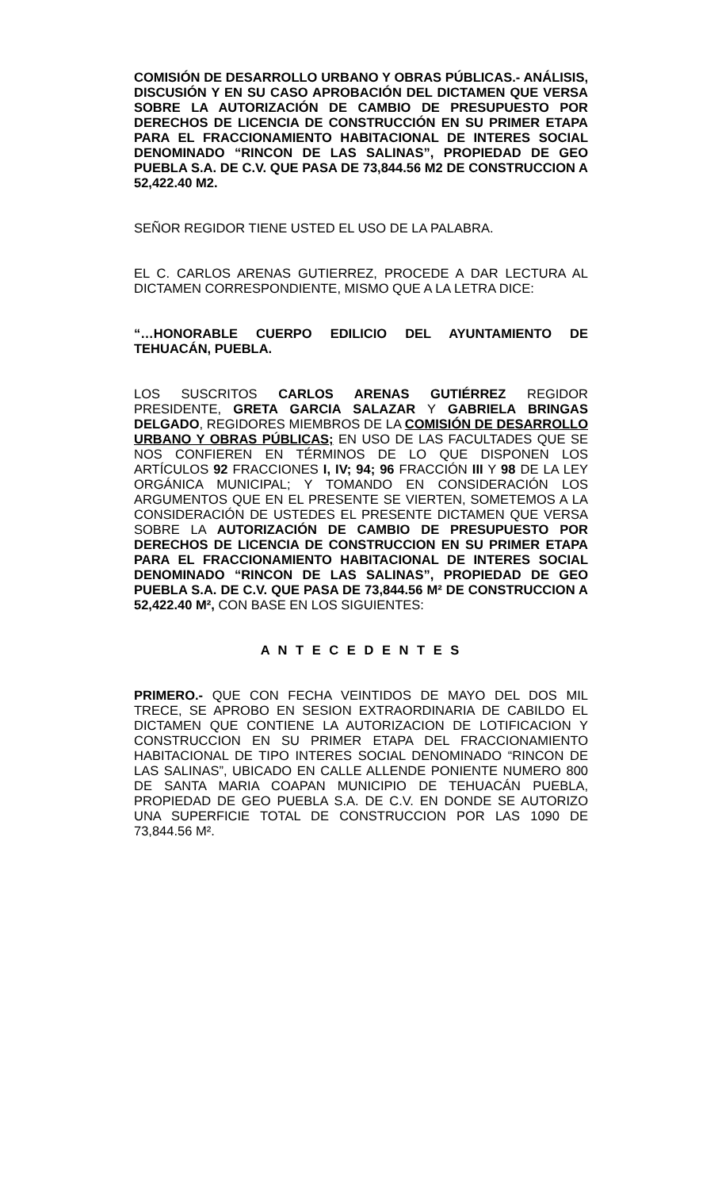COMISIÓN DE DESARROLLO URBANO Y OBRAS PÚBLICAS.- ANÁLISIS, DISCUSIÓN Y EN SU CASO APROBACIÓN DEL DICTAMEN QUE VERSA SOBRE LA AUTORIZACIÓN DE CAMBIO DE PRESUPUESTO POR DERECHOS DE LICENCIA DE CONSTRUCCIÓN EN SU PRIMER ETAPA PARA EL FRACCIONAMIENTO HABITACIONAL DE INTERES SOCIAL DENOMINADO “RINCON DE LAS SALINAS”, PROPIEDAD DE GEO PUEBLA S.A. DE C.V. QUE PASA DE 73,844.56 M2 DE CONSTRUCCION A 52,422.40 M2.
SEÑOR REGIDOR TIENE USTED EL USO DE LA PALABRA.
EL C. CARLOS ARENAS GUTIERREZ, PROCEDE A DAR LECTURA AL DICTAMEN CORRESPONDIENTE, MISMO QUE A LA LETRA DICE:
“…HONORABLE CUERPO EDILICIO DEL AYUNTAMIENTO DE TEHUACÁN, PUEBLA.
LOS SUSCRITOS CARLOS ARENAS GUTIÉRREZ REGIDOR PRESIDENTE, GRETA GARCIA SALAZAR Y GABRIELA BRINGAS DELGADO, REGIDORES MIEMBROS DE LA COMISIÓN DE DESARROLLO URBANO Y OBRAS PÚBLICAS; EN USO DE LAS FACULTADES QUE SE NOS CONFIEREN EN TÉRMINOS DE LO QUE DISPONEN LOS ARTÍCULOS 92 FRACCIONES I, IV; 94; 96 FRACCIÓN III Y 98 DE LA LEY ORGÁNICA MUNICIPAL; Y TOMANDO EN CONSIDERACIÓN LOS ARGUMENTOS QUE EN EL PRESENTE SE VIERTEN, SOMETEMOS A LA CONSIDERACIÓN DE USTEDES EL PRESENTE DICTAMEN QUE VERSA SOBRE LA AUTORIZACIÓN DE CAMBIO DE PRESUPUESTO POR DERECHOS DE LICENCIA DE CONSTRUCCION EN SU PRIMER ETAPA PARA EL FRACCIONAMIENTO HABITACIONAL DE INTERES SOCIAL DENOMINADO “RINCON DE LAS SALINAS”, PROPIEDAD DE GEO PUEBLA S.A. DE C.V. QUE PASA DE 73,844.56 M² DE CONSTRUCCION A 52,422.40 M², CON BASE EN LOS SIGUIENTES:
A N T E C E D E N T E S
PRIMERO.- QUE CON FECHA VEINTIDOS DE MAYO DEL DOS MIL TRECE, SE APROBO EN SESION EXTRAORDINARIA DE CABILDO EL DICTAMEN QUE CONTIENE LA AUTORIZACION DE LOTIFICACION Y CONSTRUCCION EN SU PRIMER ETAPA DEL FRACCIONAMIENTO HABITACIONAL DE TIPO INTERES SOCIAL DENOMINADO “RINCON DE LAS SALINAS”, UBICADO EN CALLE ALLENDE PONIENTE NUMERO 800 DE SANTA MARIA COAPAN MUNICIPIO DE TEHUACÁN PUEBLA, PROPIEDAD DE GEO PUEBLA S.A. DE C.V. EN DONDE SE AUTORIZO UNA SUPERFICIE TOTAL DE CONSTRUCCION POR LAS 1090 DE 73,844.56 M².